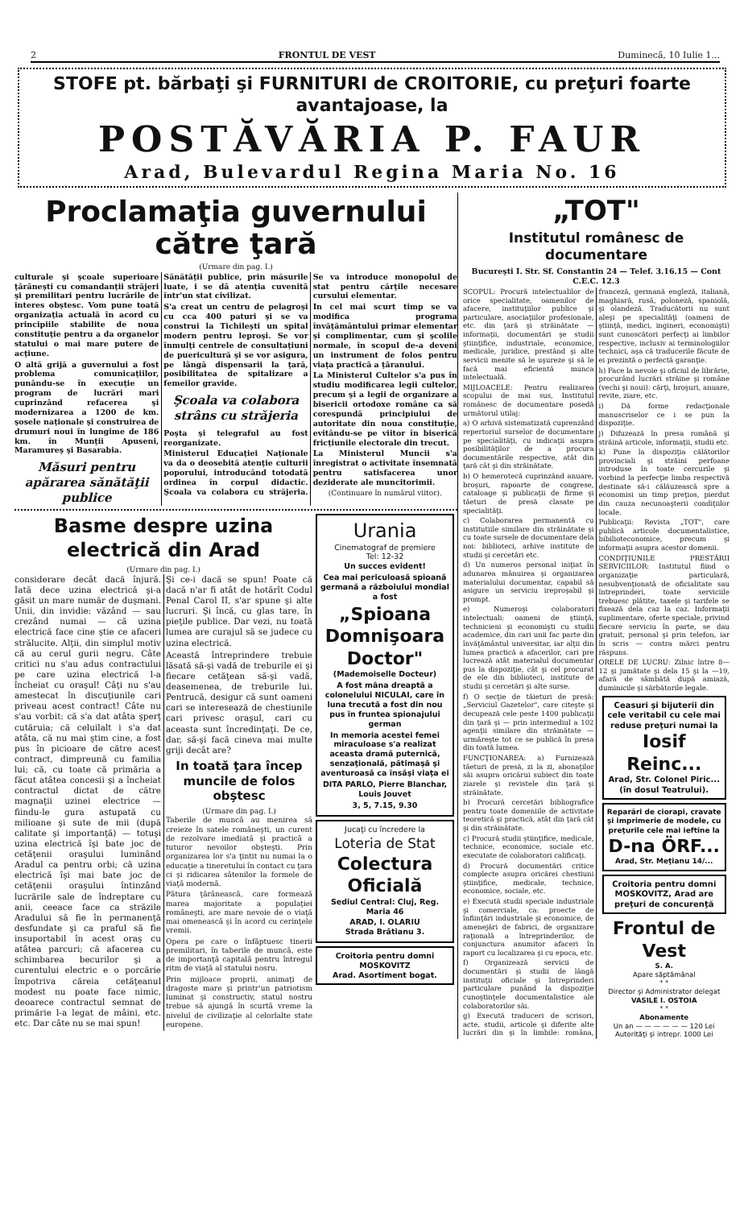2 FRONTUL DE VEST Duminecă, 10 Iulie 1...
STOFE pt. bărbaţi şi FURNITURI de CROITORIE, cu preţuri foarte avantajoase, la
POSTĂVĂRIA P. FAUR
Arad, Bulevardul Regina Maria No. 16
Proclamaţia guvernului către ţară
(Urmare din pag. I.)
culturale şi şcoale superioare ţărăneşti cu comandanţii străjeri şi premilitari pentru lucrările de interes obştesc. Vom pune toată organizaţia actuală în acord cu principiile stabilite de noua constituţie pentru a da organelor statului o mai mare putere de acţiune.
O altă grijă a guvernului a fost problema comunicaţiilor, punându-se în execuţie un program de lucrări mari cuprinzând refacerea şi modernizarea a 1200 de km. şosele naţionale şi construirea de drumuri noui în lungime de 186 km. în Munţii Apuseni, Maramureş şi Basarabia.
Măsuri pentru apărarea sănătăţii publice
Sănătăţii publice, prin măsurile luate, i se dă atenţia cuvenită într'un stat civilizat.
S'a creat un centru de pelagroşi cu cca 400 paturi şi se va construi la Tichileşti un spital modern pentru leproşi. Se vor înmulţi centrele de consultaţiuni de puericultură şi se vor asigura, pe lângă dispensarii la ţară, posibilitatea de spitalizare a femeilor gravide.
Şcoala va colabora strâns cu străjeria
Poşta şi telegraful au fost reorganizate.
Ministerul Educaţiei Naţionale va da o deosebită atenţie culturii poporului, introducând totodată ordinea în corpul didactic. Şcoala va colabora cu străjeria. Se va introduce monopolul de stat pentru cărţile necesare cursului elementar.
In cel mai scurt timp se va modifica programa învăţământului primar elementar şi complimentar, cum şi şcolile normale, în scopul de-a deveni un instrument de folos pentru viaţa practică a ţăranului.
La Ministerul Cultelor s'a pus în studiu modificarea legii cultelor, precum şi a legii de organizare a bisericii ortodoxe române ca să corespundă principiului de autoritate din noua constituţie, evitându-se pe viitor în biserică fricţiunile electorale din trecut.
La Ministerul Muncii s'a înregistrat o activitate însemnată pentru satisfacerea unor deziderate ale muncitorimii.
(Continuare în numărul viitor).
Basme despre uzina electrică din Arad
(Urmare din pag. I.)
considerare decât dacă înjură. Iată dece uzina electrică şi-a găsit un mare număr de duşmani. Unii, din invidie: văzând — sau crezând numai — că uzina electrică face cine ştie ce afaceri strălucite. Alţii, din simplul motiv că au cerul gurii negru. Câte critici nu s'au adus contractului pe care uzina electrică l-a încheiat cu oraşul! Câţi nu s'au amestecat în discuţiunile cari priveau acest contract! Câte nu s'au vorbit: că s'a dat atâta şperţ cutăruia; că celuilalt i s'a dat atâta, că nu mai ştim cine, a fost pus în picioare de către acest contract, dimpreună cu familia lui; că, cu toate că primăria a făcut atâtea concesii şi a încheiat contractul dictat de către magnaţii uzinei electrice — fiindu-le gura astupată cu milioane şi sute de mii (după calitate şi importanţă) — totuşi uzina electrică îşi bate joc de cetăţenii oraşului luminând Aradul ca pentru orbi; că uzina electrică îşi mai bate joc de cetăţenii oraşului întinzând lucrările sale de îndreptare cu anii, ceeace face ca străzile Aradului să fie în permanenţă desfundate şi ca praful să fie insuportabil în acest oraş cu atâtea parcuri; că afacerea cu schimbarea becurilor şi a curentului electric e o porcărie împotriva căreia cetăţeanul modest nu poate face nimic, deoarece contractul semnat de primărie l-a legat de mâini, etc. etc. Dar câte nu se mai spun!
Şi ce-i dacă se spun! Poate că dacă n'ar fi atât de hotărît Codul Penal Carol II, s'ar spune şi alte lucruri. Şi încă, cu glas tare, în pieţile publice. Dar vezi, nu toată lumea are curajul să se judece cu uzina electrică.
Această întreprindere trebuie lăsată să-şi vadă de treburile ei şi fiecare cetăţean să-şi vadă, deasemenea, de treburile lui. Pentrucă, desigur că sunt oameni cari se interesează de chestiunile cari privesc oraşul, cari cu aceasta sunt încredinţaţi. De ce, dar, să-şi facă cineva mai multe griji decât are?
In toată ţara încep muncile de folos obştesc
(Urmare din pag. I.)
Taberile de muncă au menirea să creieze în satele româneşti, un curent de rezolvare imediată şi practică a tuturor nevoilor obşteşti. Prin organizarea lor s'a ţintit nu numai la o educaţie a tineretului în contact cu ţara ci şi ridicarea sătenilor la formele de viaţă modernă.
Pătura ţărănească, care formează marea majoritate a populaţiei româneşti, are mare nevoie de o viaţă mai omenească şi în acord cu cerinţele vremii.
Opera pe care o înfăptuesc tinerii premilitari, în taberile de muncă, este de importanţă capitală pentru întregul ritm de viaţă al statului nosru.
Prin mijloace proprii, animaţi de dragoste mare şi printr'un patriotism luminat şi constructiv, statul nostru trebue să ajungă în scurtă vreme la nivelul de civilizaţie al celorlalte state europene.
Urania
Cinematograf de premiere
Tel: 12-32
Un succes evident!
Cea mai periculoasă spioană germană a războiului mondial a fost
„Spioana Domnişoara Doctor"
(Mademoiselle Docteur)
A fost mâna dreaptă a colonelului NICULAI, care în luna trecută a fost din nou pus în fruntea spionajului german
In memoria acestei femei miraculoase s'a realizat aceasta dramă puternică, senzaţională, pătimaşă şi aventuroasă ca însăşi viaţa ei
DITA PARLO, Pierre Blanchar, Louis Jouvet
3, 5, 7.15, 9.30
Jucaţi cu încredere la
Loteria de Stat
Colectura Oficială
Sediul Central: Cluj, Reg. Maria 46
ARAD, I. OLARIU
Strada Brătianu 3.
Croitoria pentru domni
MOSKOVITZ
Arad. Asortiment bogat.
„TOT"
Institutul românesc de documentare
Bucureşti I. Str. Sf. Constantin 24 — Telef. 3.16.15 — Cont C.E.C. 12.3
SCOPUL: Procură intelectualilor de orice specialitate, oamenilor de afacere, instituţiilor publice şi particulare, asociaţiilor profesionale, etc. din ţară şi străinătate — informaţii, documentări şe studii ştiinţifice, industriale, economice, medicale, juridice, prestând şi alte servicii menite să le uşureze şi să le facă mai eficientă munca intelectuală.
MIJLOACELE: Pentru realizarea scopului de mai sus, Institutul românesc de documentare posedă următorul utilaj:
a) O arhivă sistematizată cuprenzând repertoriul surselor de documentare pe specialităţi, cu indicaţii asupra posibilităţilor de a procura documentările respective, atât din ţară cât şi din străinătate.
b) O hemerotecă cuprinzând anuare, broşuri, rapoarte de congrese, cataloage şi publicaţii de firme şi tăeturi de presă clasate pe specialităţi.
c) Colaborarea permanentă cu institutiile similare din străinătate şi cu toate sursele de documentare dela noi: biblioteci, arhive institute de studii şi cercetări etc.
d) Un numeros personal iniţiat în adunarea mânuirea şi organizarea materialului documentar, capabil să asigure un serviciu ireproşabil şi prompt.
e) Numeroşi colaboratori intelectuali: oameni de ştiinţă, technicieni şi economişti cu studii academice, din cari unii fac parte din învăţământul universitar, iar alţii din lumea practică a afacerilor, cari pre lucrează atât materialul documentar pus la dispoziţie, cât şi cel procurat de ele din biblioteci, institute de studii şi cercetări şi alte surse.
f) O secţie de tăieturi de presă: „Serviciul Gazetelor", care citeşte şi decupează cele peste 1400 publicaţii din ţară şi — prin intermediul a 102 agenţii similare din străinătate — urmăreşte tot ce se publică în presa din toată lumea.
FUNCŢIONAREA: a) Furnizează tăeturi de presă, zi la zi, abonaţilor săi asupra oricărui subiect din toate ziarele şi revistele din ţară şi străinătate.
b) Procură cercetări bibliografice pentru toate domeniile de activitate teoretică şi practică, atât din ţară cât şi din străinătate.
c) Procură studii ştiinţifice, medicale, technice, economice, sociale etc. executate de colaboratori calificaţi.
d) Procură documentări critice complecte asupra oricărei chestiuni ştiinţifice, medicale, technice, economice, sociale, etc.
e) Execută studii speciale industriale şi comerciale, ca: proecte de înfiinţări industriale şi economice, de amenejări de fabrici, de organizare raţională a întreprinderilor, de conjunctura anumitor afaceri în raport cu localizarea şi cu epoca, etc.
f) Organizează servicii de documentări şi studii de lângă instituţii oficiale şi întreprinderi particulare punând la dispoziţie cunoştinţele documentalistice ale colaboratorilor săi.
g) Execută traduceri de scrisori, acte, studii, articole şi diferite alte lucrări din şi în limbile: româna, franceză, germană engleză, italiană, maghiară, rusă, poloneză, spaniolă, şi olandeză. Traducătorii nu sunt aleşi pe specialităţi (oameni de ştiinţă, medici, ingineri, economişti) sunt cunoscători perfecţi ai limbilor respective, inclusiv ai terminologiilor technici, aşa că traducerile făcute de ei prezintă o perfectă garanţie.
h) Face la nevoie şi oficiul de librărie, procurând lucrări străine şi române (vechi şi noui): cărţi, broşuri, anuare, revite, ziare, etc.
i) Dă forme redacţionale manuscriselor ce i se pun la dispoziţie.
j) Difuzează în presa română şi străină articole, informaţii, studii etc.
k) Pune la dispoziţia călătorilor provinciali şi străini perfoane introduse în toate cercurile şi vorbind la perfecţie limba respectivă destinate să-i călăuzească spre a economisi un timp preţios, pierdut din cauza necunoaşterii condiţiilor locale.
Publicaţii: Revista „TOT", care publică articole documentalistice, bibilioteconomice, precum şi informaţii asupra acestor domenii.
CONDIŢIUNILE PRESTĂRII SERVICIILOR: Institutul fiind o organizaţie particulară, nesubvenţionată de oficialitate sau întreprinderi, toate serviciile trebuesc plătite, taxele şi tarifele se fixează dela caz la caz. Informaţii suplimentare, oferte speciale, privind fiecare serviciu în parte, se dau gratuit, personal şi prin telefon, iar în scris — contra mărci pentru răspuns.
ORELE DE LUCRU: Zilnic între 8—12 şi jumătate şi dela 15 şi la —19, afară de sâmbătă după amiază, duminicile şi sărbătorile legale.
Ceasuri şi bijuterii din cele veritabil cu cele mai reduse preţuri numai la
Iosif Reinc...
Arad, Str. Colonel Piric... (în dosul Teatrului).
Reparări de ciorapi, cravate şi imprimerie de modele, cu preţurile cele mai ieftine la
D-na ÖRF...
Arad, Str. Meţianu 14/...
Croitoria pentru domni MOSKOVITZ, Arad are preţuri de concurenţă
Frontul de Vest
S. A.
Apare săptămânal
* *
Director şi Administrator delegat
VASILE I. OSTOIA
* *
Abonamente
Un an — — — — — — 120 Lei
Autorităţi şi intrepr. 1000 Lei